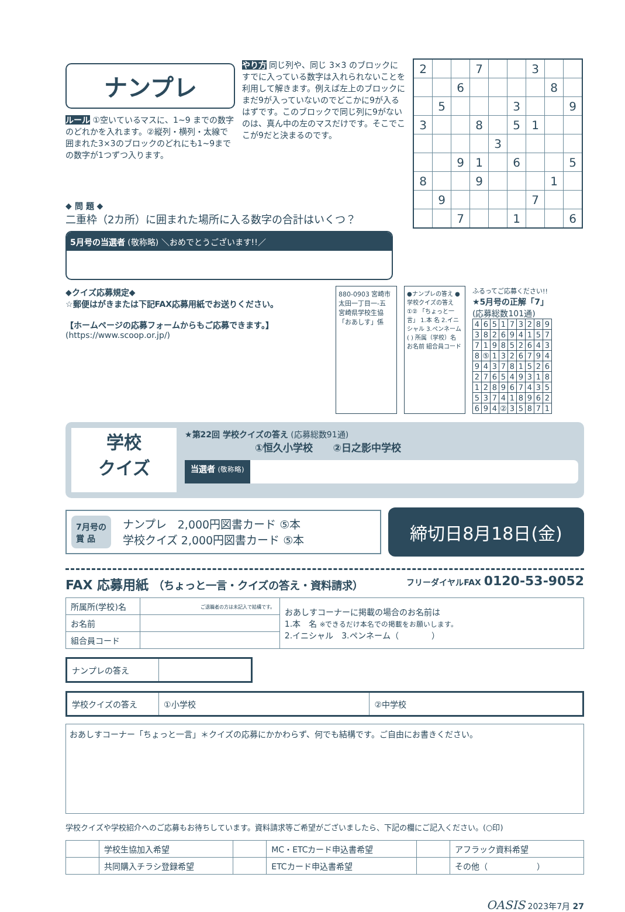ナンプレ
ルール ①空いているマスに、1~9 までの数字のどれかを入れます。②縦列・横列・太線で囲まれた3×3のブロックのどれにも1~9までの数字が1つずつ入ります。
やり方 同じ列や、同じ 3×3 のブロックにすでに入っている数字は入れられないことを利用して解きます。例えば左上のブロックにまだ9が入っていないのでどこかに9が入るはずです。このブロックで同じ列に9がないのは、真ん中の左のマスだけです。そこでここが9だと決まるのです。
| 2 | | | 7 | | | 3 | | |
| | | 6 | | | | | 8 | |
| | 5 | | | | 3 | | | 9 |
| 3 | | | 8 | | 5 | 1 | | |
| | | | | 3 | | | | |
| | | 9 | 1 | | 6 | | | 5 |
| 8 | | | 9 | | | | 1 | |
| | 9 | | | | | 7 | | |
| | | 7 | | | 1 | | | 6 |
◆ 問 題 ◆
二重枠（2カ所）に囲まれた場所に入る数字の合計はいくつ？
5月号の当選者 (敬称略) ＼おめでとうございます!!／
◆クイズ応募規定◆
☆郵便はがきまたは下記FAX応募用紙でお送りください。
【ホームページの応募フォームからもご応募できます。】
(https://www.scoop.or.jp/)
880-0903 宮崎市太田一丁目一-五 宮崎県学校生協「おあしす」係
●ナンプレの答え ●学校クイズの答え ①② 「ちょっと一言」 1.本 名 2.イニシャル 3.ペンネーム( ) 所属（学校）名 お名前 組合員コード
ふるってご応募ください!!
★5月号の正解「7」
(応募総数101通)
| 4 | 6 | 5 | 1 | 7 | 3 | 2 | 8 | 9 |
| 3 | 8 | 2 | 6 | 9 | 4 | 1 | 5 | 7 |
| 7 | 1 | 9 | 8 | 5 | 2 | 6 | 4 | 3 |
| 8 | ⑤ | 1 | 3 | 2 | 6 | 7 | 9 | 4 |
| 9 | 4 | 3 | 7 | 8 | 1 | 5 | 2 | 6 |
| 2 | 7 | 6 | 5 | 4 | 9 | 3 | 1 | 8 |
| 1 | 2 | 8 | 9 | 6 | 7 | 4 | 3 | 5 |
| 5 | 3 | 7 | 4 | 1 | 8 | 9 | 6 | 2 |
| 6 | 9 | 4 | ② | 3 | 5 | 8 | 7 | 1 |
学校
クイズ
★第22回 学校クイズの答え (応募総数91通)
①恒久小学校　　②日之影中学校
当選者 (敬称略)
7月号の
賞 品
ナンプレ　2,000円図書カード ⑤本
学校クイズ 2,000円図書カード ⑤本
締切日8月18日(金)
FAX 応募用紙 （ちょっと一言・クイズの答え・資料請求） フリーダイヤルFAX 0120-53-9052
| 所属所(学校)名 | ご退職者の方は未記入で結構です。 | おあしすコーナーに掲載の場合のお名前は 1.本 名 ※できるだけ本名での掲載をお願いします。 2.イニシャル 3.ペンネーム（ ） |
| お名前 | | |
| 組合員コード | | |
| ナンプレの答え | |
| 学校クイズの答え | ①小学校 | ②中学校 |
おあしすコーナー「ちょっと一言」＊クイズの応募にかかわらず、何でも結構です。ご自由にお書きください。
学校クイズや学校紹介へのご応募もお待ちしています。資料請求等ご希望がございましたら、下記の欄にご記入ください。(○印)
| | 学校生協加入希望 | | MC・ETCカード申込書希望 | | アフラック資料希望 |
| | 共同購入チラシ登録希望 | | ETCカード申込書希望 | | その他（ ） |
OASIS 2023年7月 27